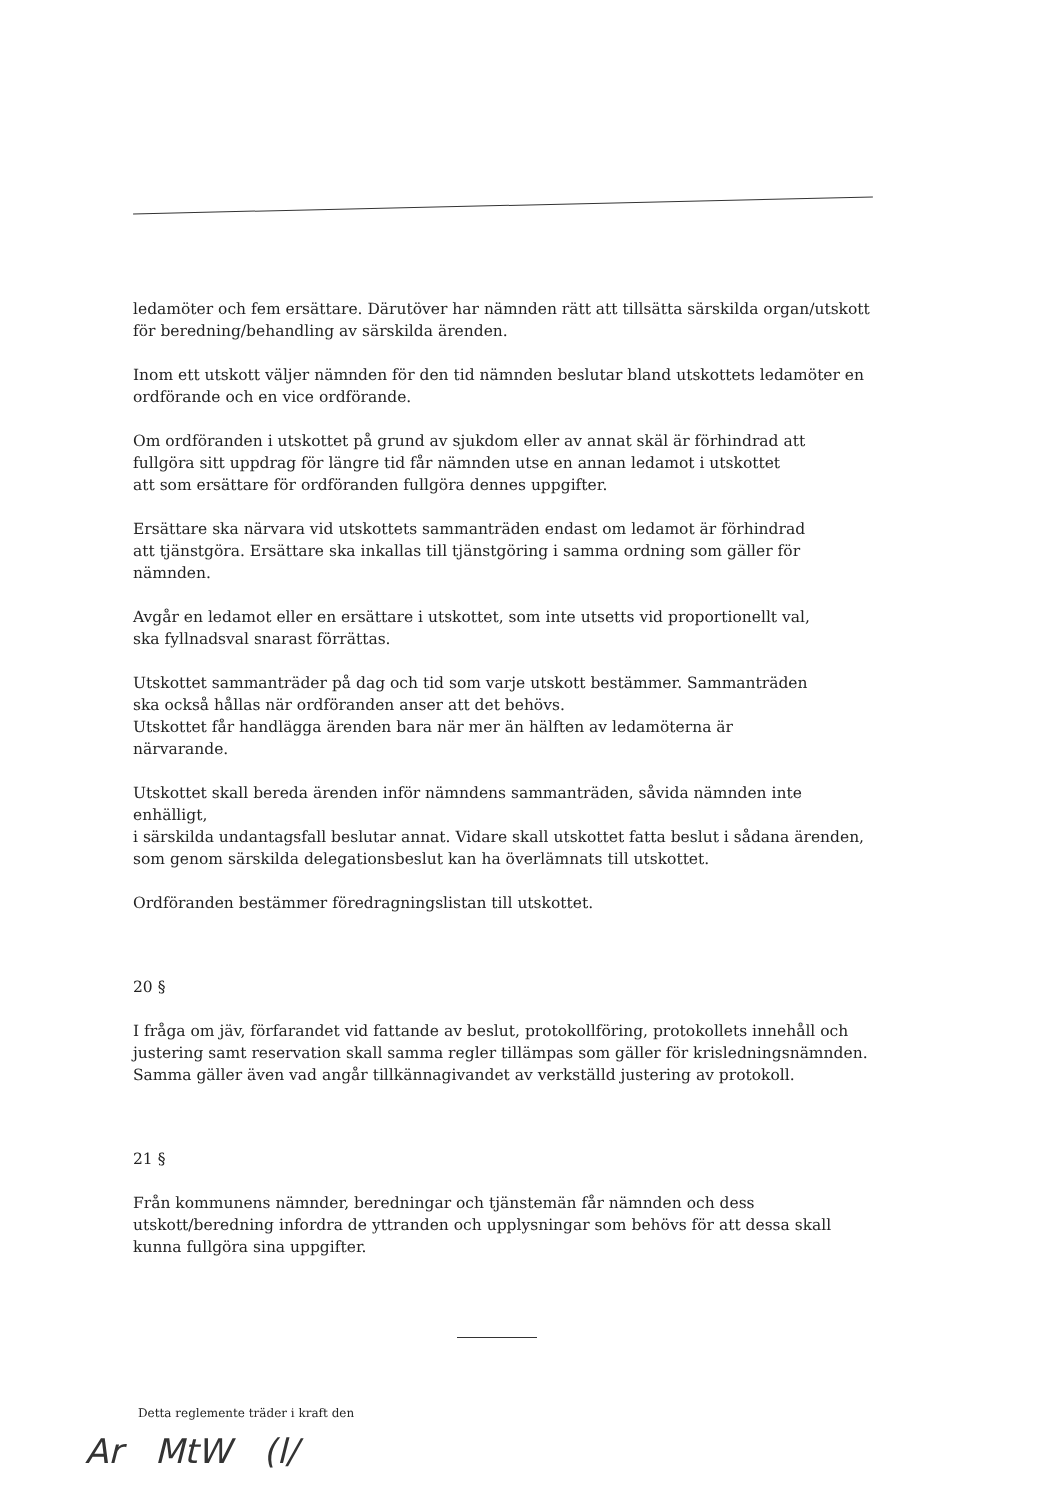ledamöter och fem ersättare. Därutöver har nämnden rätt att tillsätta särskilda organ/utskott för beredning/behandling av särskilda ärenden.
Inom ett utskott väljer nämnden för den tid nämnden beslutar bland utskottets ledamöter en ordförande och en vice ordförande.
Om ordföranden i utskottet på grund av sjukdom eller av annat skäl är förhindrad att
fullgöra sitt uppdrag för längre tid får nämnden utse en annan ledamot i utskottet
att som ersättare för ordföranden fullgöra dennes uppgifter.
Ersättare ska närvara vid utskottets sammanträden endast om ledamot är förhindrad
att tjänstgöra. Ersättare ska inkallas till tjänstgöring i samma ordning som gäller för nämnden.
Avgår en ledamot eller en ersättare i utskottet, som inte utsetts vid proportionellt val,
ska fyllnadsval snarast förrättas.
Utskottet sammanträder på dag och tid som varje utskott bestämmer. Sammanträden
ska också hållas när ordföranden anser att det behövs.
Utskottet får handlägga ärenden bara när mer än hälften av ledamöterna är
närvarande.
Utskottet skall bereda ärenden inför nämndens sammanträden, såvida nämnden inte enhälligt,
i särskilda undantagsfall beslutar annat. Vidare skall utskottet fatta beslut i sådana ärenden,
som genom särskilda delegationsbeslut kan ha överlämnats till utskottet.
Ordföranden bestämmer föredragningslistan till utskottet.
20 §
I fråga om jäv, förfarandet vid fattande av beslut, protokollföring, protokollets innehåll och justering samt reservation skall samma regler tillämpas som gäller för krisledningsnämnden. Samma gäller även vad angår tillkännagivandet av verkställd justering av protokoll.
21 §
Från kommunens nämnder, beredningar och tjänstemän får nämnden och dess utskott/beredning infordra de yttranden och upplysningar som behövs för att dessa skall kunna fullgöra sina uppgifter.
Detta reglemente träder i kraft den
Ar MtW (l/